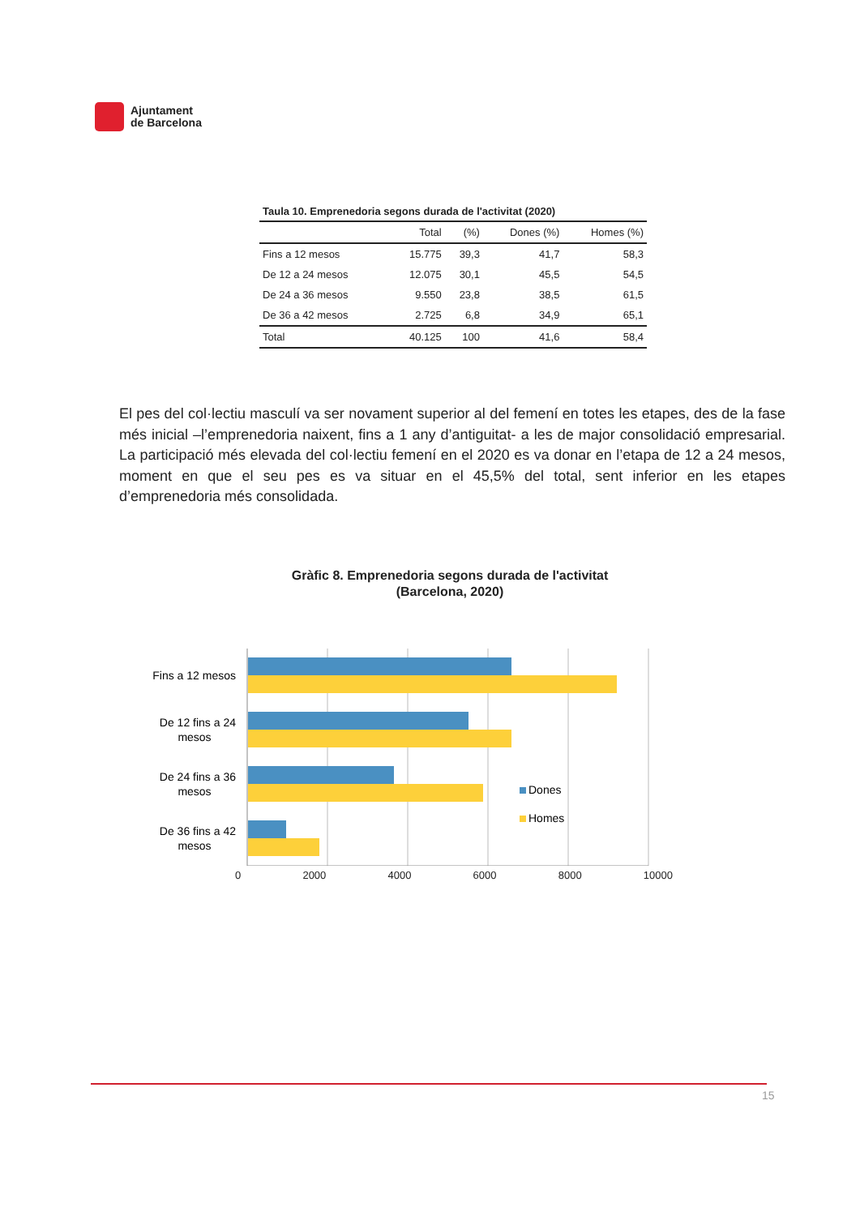Ajuntament
de Barcelona
Taula 10. Emprenedoria segons durada de l'activitat (2020)
| | Total | (%) | Dones (%) | Homes (%) |
| --- | --- | --- | --- | --- |
| Fins a 12 mesos | 15.775 | 39,3 | 41,7 | 58,3 |
| De 12 a 24 mesos | 12.075 | 30,1 | 45,5 | 54,5 |
| De 24 a 36 mesos | 9.550 | 23,8 | 38,5 | 61,5 |
| De 36 a 42 mesos | 2.725 | 6,8 | 34,9 | 65,1 |
| Total | 40.125 | 100 | 41,6 | 58,4 |
El pes del col·lectiu masculí va ser novament superior al del femení en totes les etapes, des de la fase més inicial –l’emprenedoria naixent, fins a 1 any d’antiguitat- a les de major consolidació empresarial. La participació més elevada del col·lectiu femení en el 2020 es va donar en l’etapa de 12 a 24 mesos, moment en que el seu pes es va situar en el 45,5% del total, sent inferior en les etapes d’emprenedoria més consolidada.
Gràfic 8. Emprenedoria segons durada de l'activitat
(Barcelona, 2020)
Fins a 12 mesos
De 12 fins a 24
mesos
De 24 fins a 36
mesos
De 36 fins a 42
mesos
Dones
Homes
0 2000 4000 6000 8000 10000
15